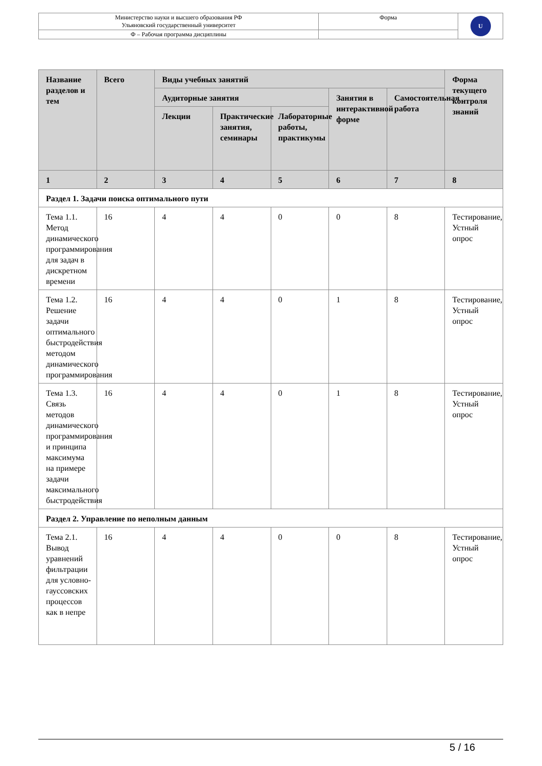| Министерство науки и высшего образования РФ Ульяновский государственный университет | Форма | U |
| Ф – Рабочая программа дисциплины | | |
| Название разделов и тем | Всего | Виды учебных занятий | | | | | Форма текущего контроля знаний |
| --- | --- | --- | --- | --- | --- | --- | --- |
| | | Аудиторные занятия | | | Занятия в интерактивной форме | Самостоятельная работа | |
| | | Лекции | Практические занятия, семинары | Лабораторные работы, практикумы | | | |
| 1 | 2 | 3 | 4 | 5 | 6 | 7 | 8 |
| Раздел 1. Задачи поиска оптимального пути | | | | | | | |
| Тема 1.1. Метод динамического программирования для задач в дискретном времени | 16 | 4 | 4 | 0 | 0 | 8 | Тестирование, Устный опрос |
| Тема 1.2. Решение задачи оптимального быстродействия методом динамического программирования | 16 | 4 | 4 | 0 | 1 | 8 | Тестирование, Устный опрос |
| Тема 1.3. Связь методов динамического программирования и принципа максимума на примере задачи максимального быстродействия | 16 | 4 | 4 | 0 | 1 | 8 | Тестирование, Устный опрос |
| Раздел 2. Управление по неполным данным | | | | | | | |
| Тема 2.1. Вывод уравнений фильтрации для условно-гауссовских процессов как в непре | 16 | 4 | 4 | 0 | 0 | 8 | Тестирование, Устный опрос |
5 / 16